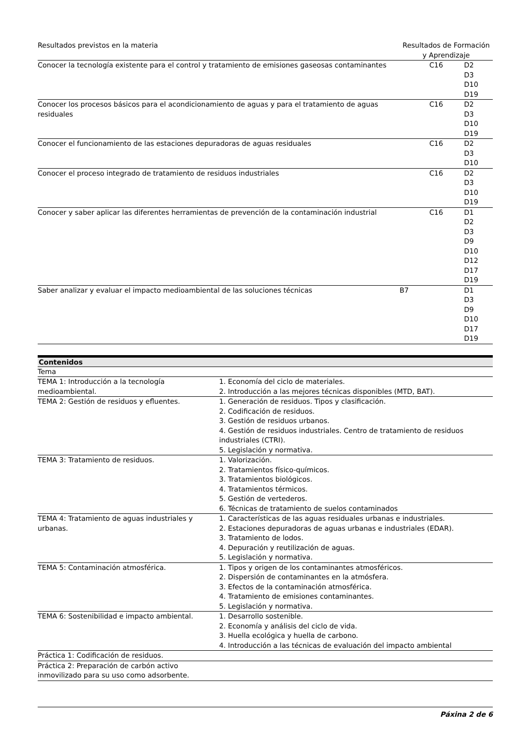| Resultados previstos en la materia | Resultados de Formación y Aprendizaje | | |
| --- | --- | --- | --- |
| Conocer la tecnología existente para el control y tratamiento de emisiones gaseosas contaminantes | | C16 | D2 D3 D10 D19 |
| Conocer los procesos básicos para el acondicionamiento de aguas y para el tratamiento de aguas residuales | | C16 | D2 D3 D10 D19 |
| Conocer el funcionamiento de las estaciones depuradoras de aguas residuales | | C16 | D2 D3 D10 |
| Conocer el proceso integrado de tratamiento de residuos industriales | | C16 | D2 D3 D10 D19 |
| Conocer y saber aplicar las diferentes herramientas de prevención de la contaminación industrial | | C16 | D1 D2 D3 D9 D10 D12 D17 D19 |
| Saber analizar y evaluar el impacto medioambiental de las soluciones técnicas | B7 | | D1 D3 D9 D10 D17 D19 |
Contenidos
| Tema | |
| TEMA 1: Introducción a la tecnología medioambiental. | 1. Economía del ciclo de materiales. 2. Introducción a las mejores técnicas disponibles (MTD, BAT). |
| TEMA 2: Gestión de residuos y efluentes. | 1. Generación de residuos. Tipos y clasificación. 2. Codificación de residuos. 3. Gestión de residuos urbanos. 4. Gestión de residuos industriales. Centro de tratamiento de residuos industriales (CTRI). 5. Legislación y normativa. |
| TEMA 3: Tratamiento de residuos. | 1. Valorización. 2. Tratamientos físico-químicos. 3. Tratamientos biológicos. 4. Tratamientos térmicos. 5. Gestión de vertederos. 6. Técnicas de tratamiento de suelos contaminados |
| TEMA 4: Tratamiento de aguas industriales y urbanas. | 1. Características de las aguas residuales urbanas e industriales. 2. Estaciones depuradoras de aguas urbanas e industriales (EDAR). 3. Tratamiento de lodos. 4. Depuración y reutilización de aguas. 5. Legislación y normativa. |
| TEMA 5: Contaminación atmosférica. | 1. Tipos y origen de los contaminantes atmosféricos. 2. Dispersión de contaminantes en la atmósfera. 3. Efectos de la contaminación atmosférica. 4. Tratamiento de emisiones contaminantes. 5. Legislación y normativa. |
| TEMA 6: Sostenibilidad e impacto ambiental. | 1. Desarrollo sostenible. 2. Economía y análisis del ciclo de vida. 3. Huella ecológica y huella de carbono. 4. Introducción a las técnicas de evaluación del impacto ambiental |
| Práctica 1: Codificación de residuos. | |
| Práctica 2: Preparación de carbón activo inmovilizado para su uso como adsorbente. | |
Páxina 2 de 6